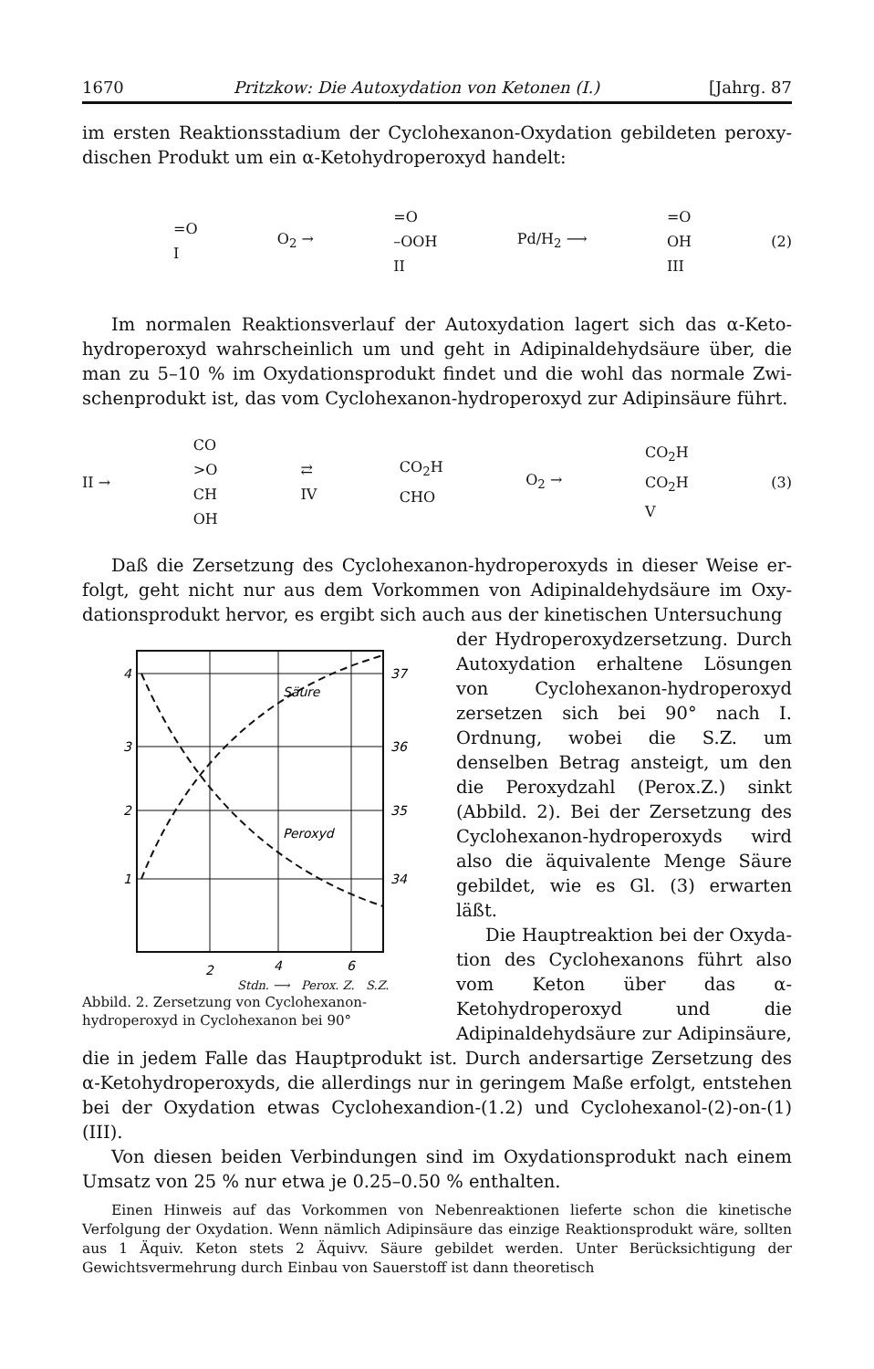1670 Pritzkow: Die Autoxydation von Ketonen (I.) [Jahrg. 87
im ersten Reaktionsstadium der Cyclohexanon-Oxydation gebildeten peroxy­dischen Produkt um ein α-Ketohydroperoxyd handelt:
=O
I O<sub>2</sub> → =O
–OOH
II Pd/H<sub>2</sub> ⟶ =O
OH
III (2)
Im normalen Reaktionsverlauf der Autoxydation lagert sich das α-Keto­hydroperoxyd wahrscheinlich um und geht in Adipinaldehydsäure über, die man zu 5–10 % im Oxydationsprodukt findet und die wohl das normale Zwi­schenprodukt ist, das vom Cyclohexanon-hydroperoxyd zur Adipinsäure führt.
II → CO
>O
CH
OH ⇄
IV CO<sub>2</sub>H
CHO O<sub>2</sub> → CO<sub>2</sub>H
CO<sub>2</sub>H
V (3)
Daß die Zersetzung des Cyclohexanon-hydroperoxyds in dieser Weise er­folgt, geht nicht nur aus dem Vorkommen von Adipinaldehydsäure im Oxy­dationsprodukt hervor, es ergibt sich auch aus der kinetischen Untersuchung
4
3
2
1
37
36
35
34
Säure
Peroxyd
2
4
6
Stdn. ⟶ Perox. Z. S.Z.
Abbild. 2. Zersetzung von Cyclohexanon­hydroperoxyd in Cyclohexanon bei 90°
der Hydroperoxydzersetzung. Durch Autoxydation erhaltene Lösungen von Cyclohexanon-hydroperoxyd zersetzen sich bei 90° nach I. Ordnung, wobei die S.Z. um denselben Betrag ansteigt, um den die Peroxydzahl (Perox.Z.) sinkt (Abbild. 2). Bei der Zersetzung des Cyclohexanon-hydroperoxyds wird also die äquivalente Menge Säure ge­bildet, wie es Gl. (3) erwarten läßt.
Die Hauptreaktion bei der Oxyda­tion des Cyclohexanons führt also vom Keton über das α-Ketohydroperoxyd und die Adipinaldehydsäure zur Adi­pinsäure, die in jedem Falle das Hauptprodukt ist. Durch andersartige Zersetzung des α-Ketohydroperoxyds, die allerdings nur in geringem Maße erfolgt, entstehen bei der Oxydation etwas Cyclohexandion-(1.2) und Cyclohexanol-(2)-on-(1) (III).
Von diesen beiden Verbindungen sind im Oxydationsprodukt nach einem Umsatz von 25 % nur etwa je 0.25–0.50 % enthalten.
Einen Hinweis auf das Vorkommen von Nebenreaktionen lieferte schon die kinetische Verfolgung der Oxydation. Wenn nämlich Adipinsäure das einzige Reaktionsprodukt wäre, sollten aus 1 Äquiv. Keton stets 2 Äquivv. Säure gebildet werden. Unter Berück­sichtigung der Gewichtsvermehrung durch Einbau von Sauerstoff ist dann theoretisch